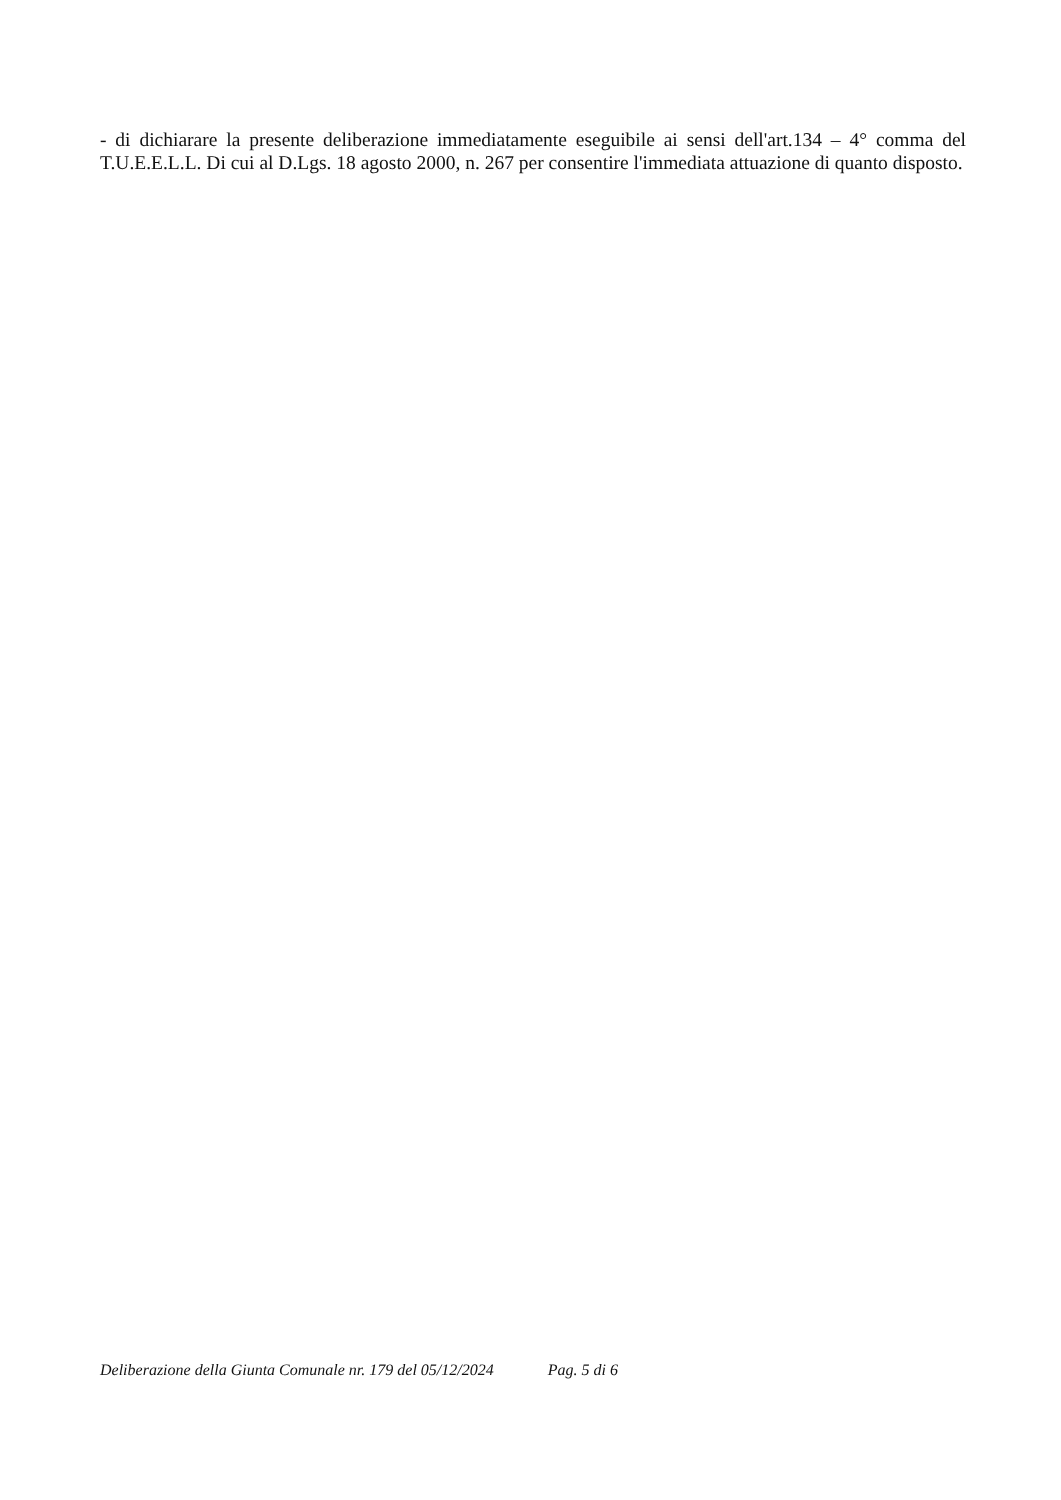- di dichiarare la presente deliberazione immediatamente eseguibile ai sensi dell'art.134 – 4° comma del T.U.E.E.L.L. Di cui al D.Lgs. 18 agosto 2000, n. 267 per consentire l'immediata attuazione di quanto disposto.
Deliberazione della Giunta Comunale nr. 179 del 05/12/2024 Pag. 5 di 6